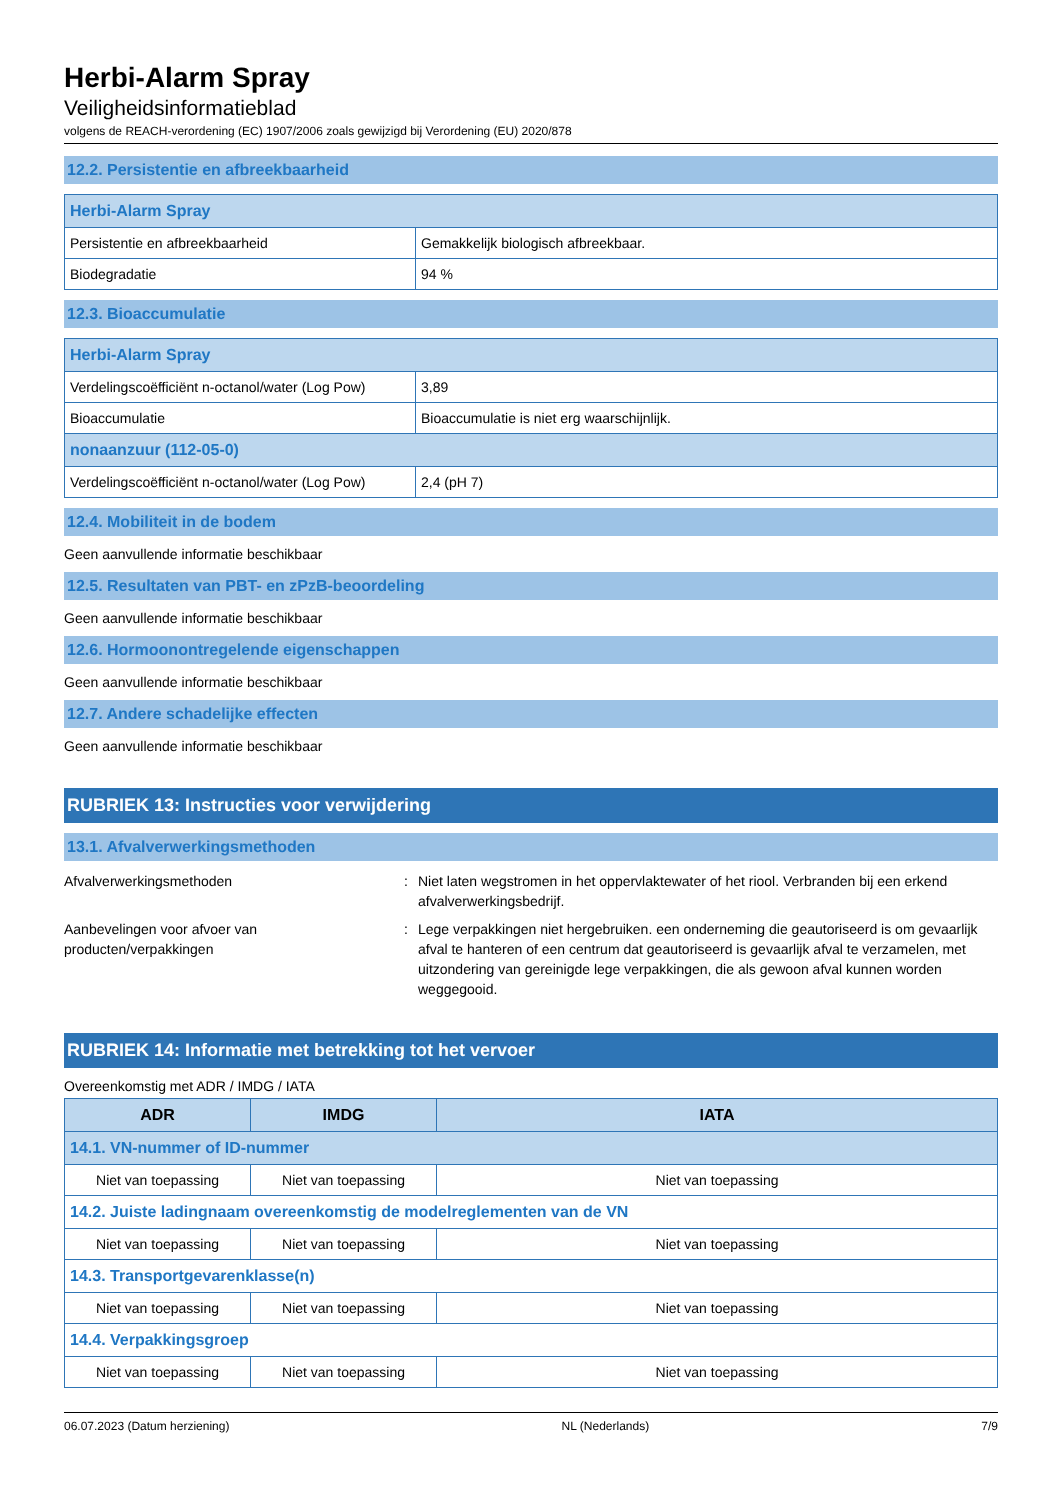Herbi-Alarm Spray
Veiligheidsinformatieblad
volgens de REACH-verordening (EC) 1907/2006 zoals gewijzigd bij Verordening (EU) 2020/878
12.2. Persistentie en afbreekbaarheid
| Herbi-Alarm Spray | |
| Persistentie en afbreekbaarheid | Gemakkelijk biologisch afbreekbaar. |
| Biodegradatie | 94 % |
12.3. Bioaccumulatie
| Herbi-Alarm Spray | |
| Verdelingscoëfficiënt n-octanol/water (Log Pow) | 3,89 |
| Bioaccumulatie | Bioaccumulatie is niet erg waarschijnlijk. |
| nonaanzuur (112-05-0) | |
| Verdelingscoëfficiënt n-octanol/water (Log Pow) | 2,4 (pH 7) |
12.4. Mobiliteit in de bodem
Geen aanvullende informatie beschikbaar
12.5. Resultaten van PBT- en zPzB-beoordeling
Geen aanvullende informatie beschikbaar
12.6. Hormoonontregelende eigenschappen
Geen aanvullende informatie beschikbaar
12.7. Andere schadelijke effecten
Geen aanvullende informatie beschikbaar
RUBRIEK 13: Instructies voor verwijdering
13.1. Afvalverwerkingsmethoden
Afvalverwerkingsmethoden : Niet laten wegstromen in het oppervlaktewater of het riool. Verbranden bij een erkend afvalverwerkingsbedrijf.
Aanbevelingen voor afvoer van
producten/verpakkingen
: Lege verpakkingen niet hergebruiken. een onderneming die geautoriseerd is om gevaarlijk afval te hanteren of een centrum dat geautoriseerd is gevaarlijk afval te verzamelen, met uitzondering van gereinigde lege verpakkingen, die als gewoon afval kunnen worden weggegooid.
RUBRIEK 14: Informatie met betrekking tot het vervoer
Overeenkomstig met ADR / IMDG / IATA
| ADR | IMDG | IATA |
| --- | --- | --- |
| 14.1. VN-nummer of ID-nummer | | |
| Niet van toepassing | Niet van toepassing | Niet van toepassing |
| 14.2. Juiste ladingnaam overeenkomstig de modelreglementen van de VN | | |
| Niet van toepassing | Niet van toepassing | Niet van toepassing |
| 14.3. Transportgevarenklasse(n) | | |
| Niet van toepassing | Niet van toepassing | Niet van toepassing |
| 14.4. Verpakkingsgroep | | |
| Niet van toepassing | Niet van toepassing | Niet van toepassing |
06.07.2023 (Datum herziening) NL (Nederlands) 7/9